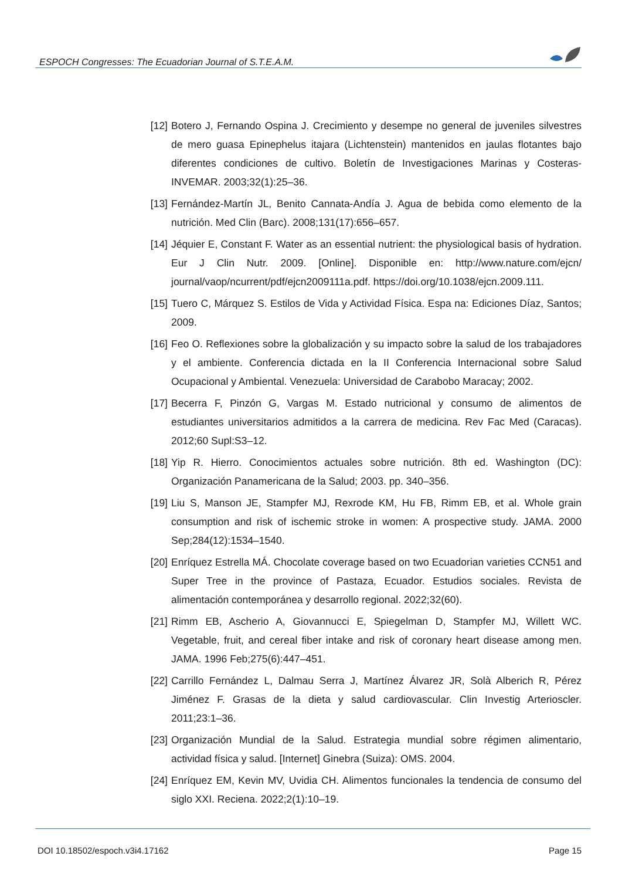ESPOCH Congresses: The Ecuadorian Journal of S.T.E.A.M.
[12] Botero J, Fernando Ospina J. Crecimiento y desempe no general de juveniles silvestres de mero guasa Epinephelus itajara (Lichtenstein) mantenidos en jaulas flotantes bajo diferentes condiciones de cultivo. Boletín de Investigaciones Marinas y Costeras-INVEMAR. 2003;32(1):25–36.
[13] Fernández-Martín JL, Benito Cannata-Andía J. Agua de bebida como elemento de la nutrición. Med Clin (Barc). 2008;131(17):656–657.
[14] Jéquier E, Constant F. Water as an essential nutrient: the physiological basis of hydration. Eur J Clin Nutr. 2009. [Online]. Disponible en: http://www.nature.com/ejcn/ journal/vaop/ncurrent/pdf/ejcn2009111a.pdf. https://doi.org/10.1038/ejcn.2009.111.
[15] Tuero C, Márquez S. Estilos de Vida y Actividad Física. Espa na: Ediciones Díaz, Santos; 2009.
[16] Feo O. Reflexiones sobre la globalización y su impacto sobre la salud de los trabajadores y el ambiente. Conferencia dictada en la II Conferencia Internacional sobre Salud Ocupacional y Ambiental. Venezuela: Universidad de Carabobo Maracay; 2002.
[17] Becerra F, Pinzón G, Vargas M. Estado nutricional y consumo de alimentos de estudiantes universitarios admitidos a la carrera de medicina. Rev Fac Med (Caracas). 2012;60 Supl:S3–12.
[18] Yip R. Hierro. Conocimientos actuales sobre nutrición. 8th ed. Washington (DC): Organización Panamericana de la Salud; 2003. pp. 340–356.
[19] Liu S, Manson JE, Stampfer MJ, Rexrode KM, Hu FB, Rimm EB, et al. Whole grain consumption and risk of ischemic stroke in women: A prospective study. JAMA. 2000 Sep;284(12):1534–1540.
[20] Enríquez Estrella MÁ. Chocolate coverage based on two Ecuadorian varieties CCN51 and Super Tree in the province of Pastaza, Ecuador. Estudios sociales. Revista de alimentación contemporánea y desarrollo regional. 2022;32(60).
[21] Rimm EB, Ascherio A, Giovannucci E, Spiegelman D, Stampfer MJ, Willett WC. Vegetable, fruit, and cereal fiber intake and risk of coronary heart disease among men. JAMA. 1996 Feb;275(6):447–451.
[22] Carrillo Fernández L, Dalmau Serra J, Martínez Álvarez JR, Solà Alberich R, Pérez Jiménez F. Grasas de la dieta y salud cardiovascular. Clin Investig Arterioscler. 2011;23:1–36.
[23] Organización Mundial de la Salud. Estrategia mundial sobre régimen alimentario, actividad física y salud. [Internet] Ginebra (Suiza): OMS. 2004.
[24] Enríquez EM, Kevin MV, Uvidia CH. Alimentos funcionales la tendencia de consumo del siglo XXI. Reciena. 2022;2(1):10–19.
DOI 10.18502/espoch.v3i4.17162 Page 15